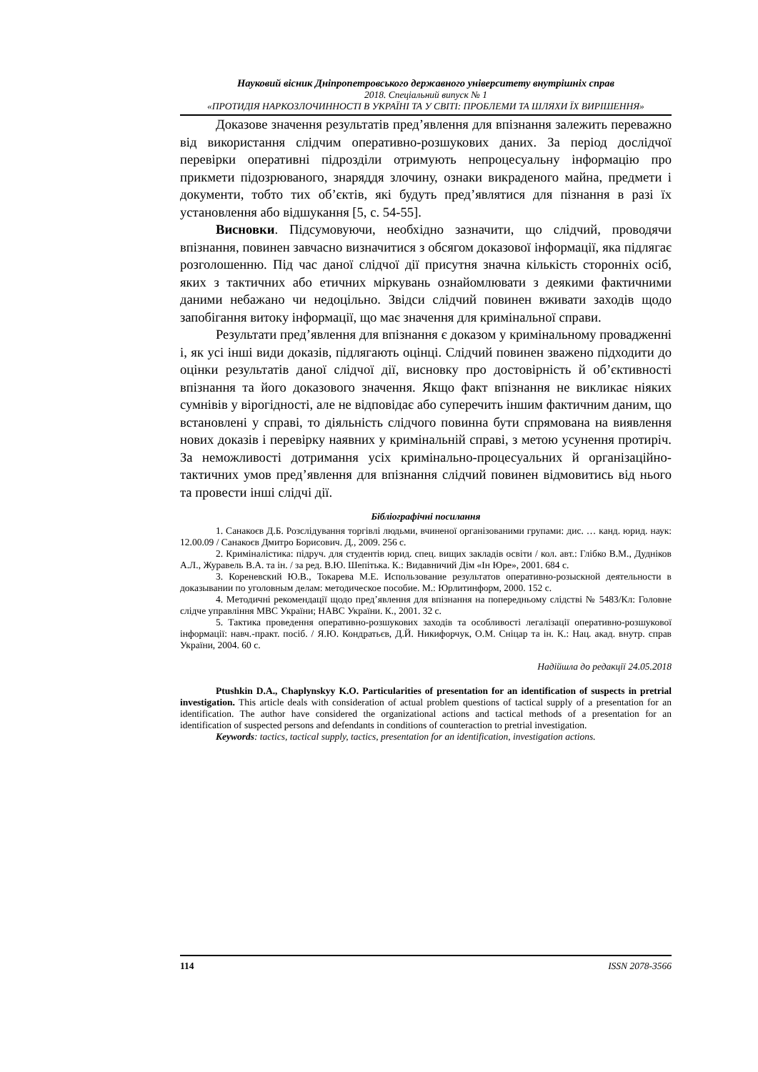Науковий вісник Дніпропетровського державного університету внутрішніх справ
2018. Спеціальний випуск № 1
«ПРОТИДІЯ НАРКОЗЛОЧИННОСТІ В УКРАЇНІ ТА У СВІТІ: ПРОБЛЕМИ ТА ШЛЯХИ ЇХ ВИРІШЕННЯ»
Доказове значення результатів пред’явлення для впізнання залежить переважно від використання слідчим оперативно-розшукових даних. За період дослідчої перевірки оперативні підрозділи отримують непроцесуальну інформацію про прикмети підозрюваного, знаряддя злочину, ознаки викраденого майна, предмети і документи, тобто тих об’єктів, які будуть пред’являтися для пізнання в разі їх установлення або відшукання [5, с. 54-55].
Висновки. Підсумовуючи, необхідно зазначити, що слідчий, проводячи впізнання, повинен завчасно визначитися з обсягом доказової інформації, яка підлягає розголошенню. Під час даної слідчої дії присутня значна кількість сторонніх осіб, яких з тактичних або етичних міркувань ознайомлювати з деякими фактичними даними небажано чи недоцільно. Звідси слідчий повинен вживати заходів щодо запобігання витоку інформації, що має значення для кримінальної справи.
Результати пред’явлення для впізнання є доказом у кримінальному провадженні і, як усі інші види доказів, підлягають оцінці. Слідчий повинен зважено підходити до оцінки результатів даної слідчої дії, висновку про достовірність й об’єктивності впізнання та його доказового значення. Якщо факт впізнання не викликає ніяких сумнівів у вірогідності, але не відповідає або суперечить іншим фактичним даним, що встановлені у справі, то діяльність слідчого повинна бути спрямована на виявлення нових доказів і перевірку наявних у кримінальній справі, з метою усунення протиріч. За неможливості дотримання усіх кримінально-процесуальних й організаційно-тактичних умов пред’явлення для впізнання слідчий повинен відмовитись від нього та провести інші слідчі дії.
Бібліографічні посилання
1. Санакоєв Д.Б. Розслідування торгівлі людьми, вчиненої організованими групами: дис. … канд. юрид. наук: 12.00.09 / Санакоєв Дмитро Борисович. Д., 2009. 256 с.
2. Криміналістика: підруч. для студентів юрид. спец. вищих закладів освіти / кол. авт.: Глібко В.М., Дудніков А.Л., Журавель В.А. та ін. / за ред. В.Ю. Шепітька. К.: Видавничий Дім «Ін Юре», 2001. 684 с.
3. Кореневский Ю.В., Токарева М.Е. Использование результатов оперативно-розыскной деятельности в доказывании по уголовным делам: методическое пособие. М.: Юрлитинформ, 2000. 152 с.
4. Методичні рекомендації щодо пред’явлення для впізнання на попередньому слідстві № 5483/Кл: Головне слідче управління МВС України; НАВС України. К., 2001. 32 с.
5. Тактика проведення оперативно-розшукових заходів та особливості легалізації оперативно-розшукової інформації: навч.-практ. посіб. / Я.Ю. Кондратьєв, Д.Й. Никифорчук, О.М. Сніцар та ін. К.: Нац. акад. внутр. справ України, 2004. 60 с.
Надійшла до редакції 24.05.2018
Ptushkin D.A., Chaplynskyy K.O. Particularities of presentation for an identification of suspects in pretrial investigation. This article deals with consideration of actual problem questions of tactical supply of a presentation for an identification. The author have considered the organizational actions and tactical methods of a presentation for an identification of suspected persons and defendants in conditions of counteraction to pretrial investigation.
Keywords: tactics, tactical supply, tactics, presentation for an identification, investigation actions.
114 ISSN 2078-3566